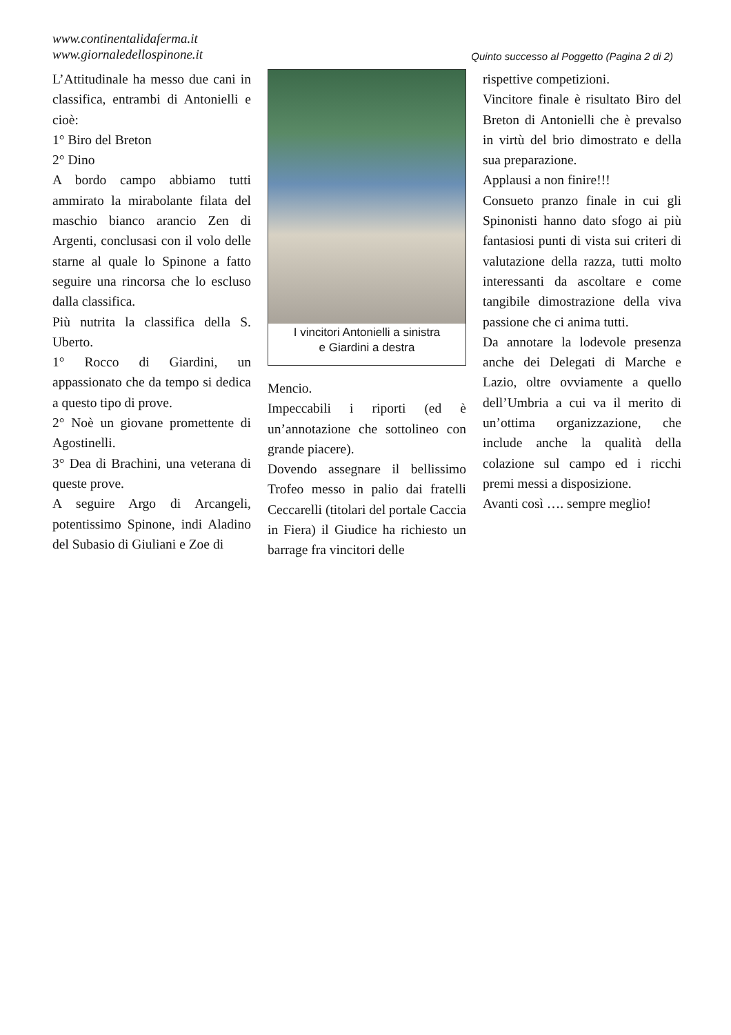www.continentalidaferma.it
www.giornaledellospinone.it
Quinto successo al Poggetto (Pagina 2 di 2)
L’Attitudinale ha messo due cani in classifica, entrambi di Antonielli e cioè:
1° Biro del Breton
2° Dino
A bordo campo abbiamo tutti ammirato la mirabolante filata del maschio bianco arancio Zen di Argenti, conclusasi con il volo delle starne al quale lo Spinone a fatto seguire una rincorsa che lo escluso dalla classifica.
Più nutrita la classifica della S. Uberto.
1° Rocco di Giardini, un appassionato che da tempo si dedica a questo tipo di prove.
2° Noè un giovane promettente di Agostinelli.
3° Dea di Brachini, una veterana di queste prove.
A seguire Argo di Arcangeli, potentissimo Spinone, indi Aladino del Subasio di Giuliani e Zoe di
I vincitori Antonielli a sinistra
e Giardini a destra
Mencio.
Impeccabili i riporti (ed è un’annotazione che sottolineo con grande piacere).
Dovendo assegnare il bellissimo Trofeo messo in palio dai fratelli Ceccarelli (titolari del portale Caccia in Fiera) il Giudice ha richiesto un barrage fra vincitori delle
rispettive competizioni.
Vincitore finale è risultato Biro del Breton di Antonielli che è prevalso in virtù del brio dimostrato e della sua preparazione.
Applausi a non finire!!!
Consueto pranzo finale in cui gli Spinonisti hanno dato sfogo ai più fantasiosi punti di vista sui criteri di valutazione della razza, tutti molto interessanti da ascoltare e come tangibile dimostrazione della viva passione che ci anima tutti.
Da annotare la lodevole presenza anche dei Delegati di Marche e Lazio, oltre ovviamente a quello dell’Umbria a cui va il merito di un’ottima organizzazione, che include anche la qualità della colazione sul campo ed i ricchi premi messi a disposizione.
Avanti così …. sempre meglio!